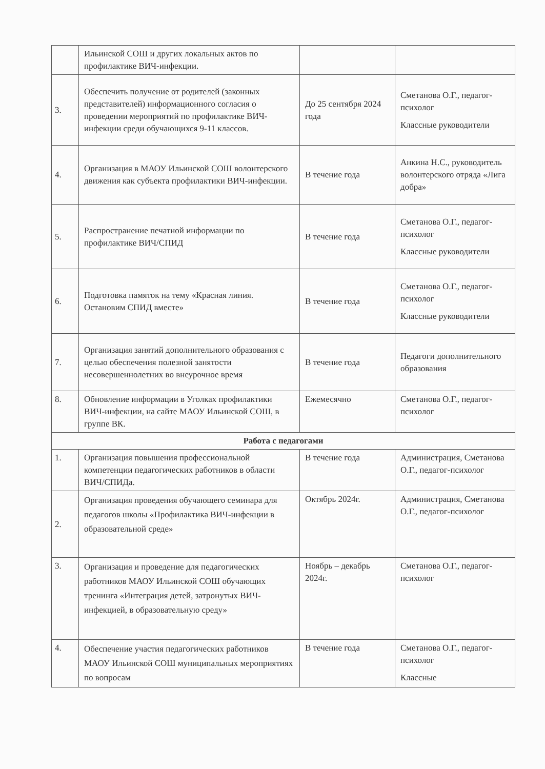| | Ильинской СОШ и других локальных актов по профилактике ВИЧ-инфекции. | | |
| 3. | Обеспечить получение от родителей (законных представителей) информационного согласия о проведении мероприятий по профилактике ВИЧ-инфекции среди обучающихся 9-11 классов. | До 25 сентября 2024 года | Сметанова О.Г., педагог-психолог Классные руководители |
| 4. | Организация в МАОУ Ильинской СОШ волонтерского движения как субъекта профилактики ВИЧ-инфекции. | В течение года | Анкина Н.С., руководитель волонтерского отряда «Лига добра» |
| 5. | Распространение печатной информации по профилактике ВИЧ/СПИД | В течение года | Сметанова О.Г., педагог-психолог Классные руководители |
| 6. | Подготовка памяток на тему «Красная линия. Остановим СПИД вместе» | В течение года | Сметанова О.Г., педагог-психолог Классные руководители |
| 7. | Организация занятий дополнительного образования с целью обеспечения полезной занятости несовершеннолетних во внеурочное время | В течение года | Педагоги дополнительного образования |
| 8. | Обновление информации в Уголках профилактики ВИЧ-инфекции, на сайте МАОУ Ильинской СОШ, в группе ВК. | Ежемесячно | Сметанова О.Г., педагог-психолог |
| Работа с педагогами | | | |
| 1. | Организация повышения профессиональной компетенции педагогических работников в области ВИЧ/СПИДа. | В течение года | Администрация, Сметанова О.Г., педагог-психолог |
| 2. | Организация проведения обучающего семинара для педагогов школы «Профилактика ВИЧ-инфекции в образовательной среде» | Октябрь 2024г. | Администрация, Сметанова О.Г., педагог-психолог |
| 3. | Организация и проведение для педагогических работников МАОУ Ильинской СОШ обучающих тренинга «Интеграция детей, затронутых ВИЧ-инфекцией, в образовательную среду» | Ноябрь – декабрь 2024г. | Сметанова О.Г., педагог-психолог |
| 4. | Обеспечение участия педагогических работников МАОУ Ильинской СОШ муниципальных мероприятиях по вопросам | В течение года | Сметанова О.Г., педагог-психолог Классные |